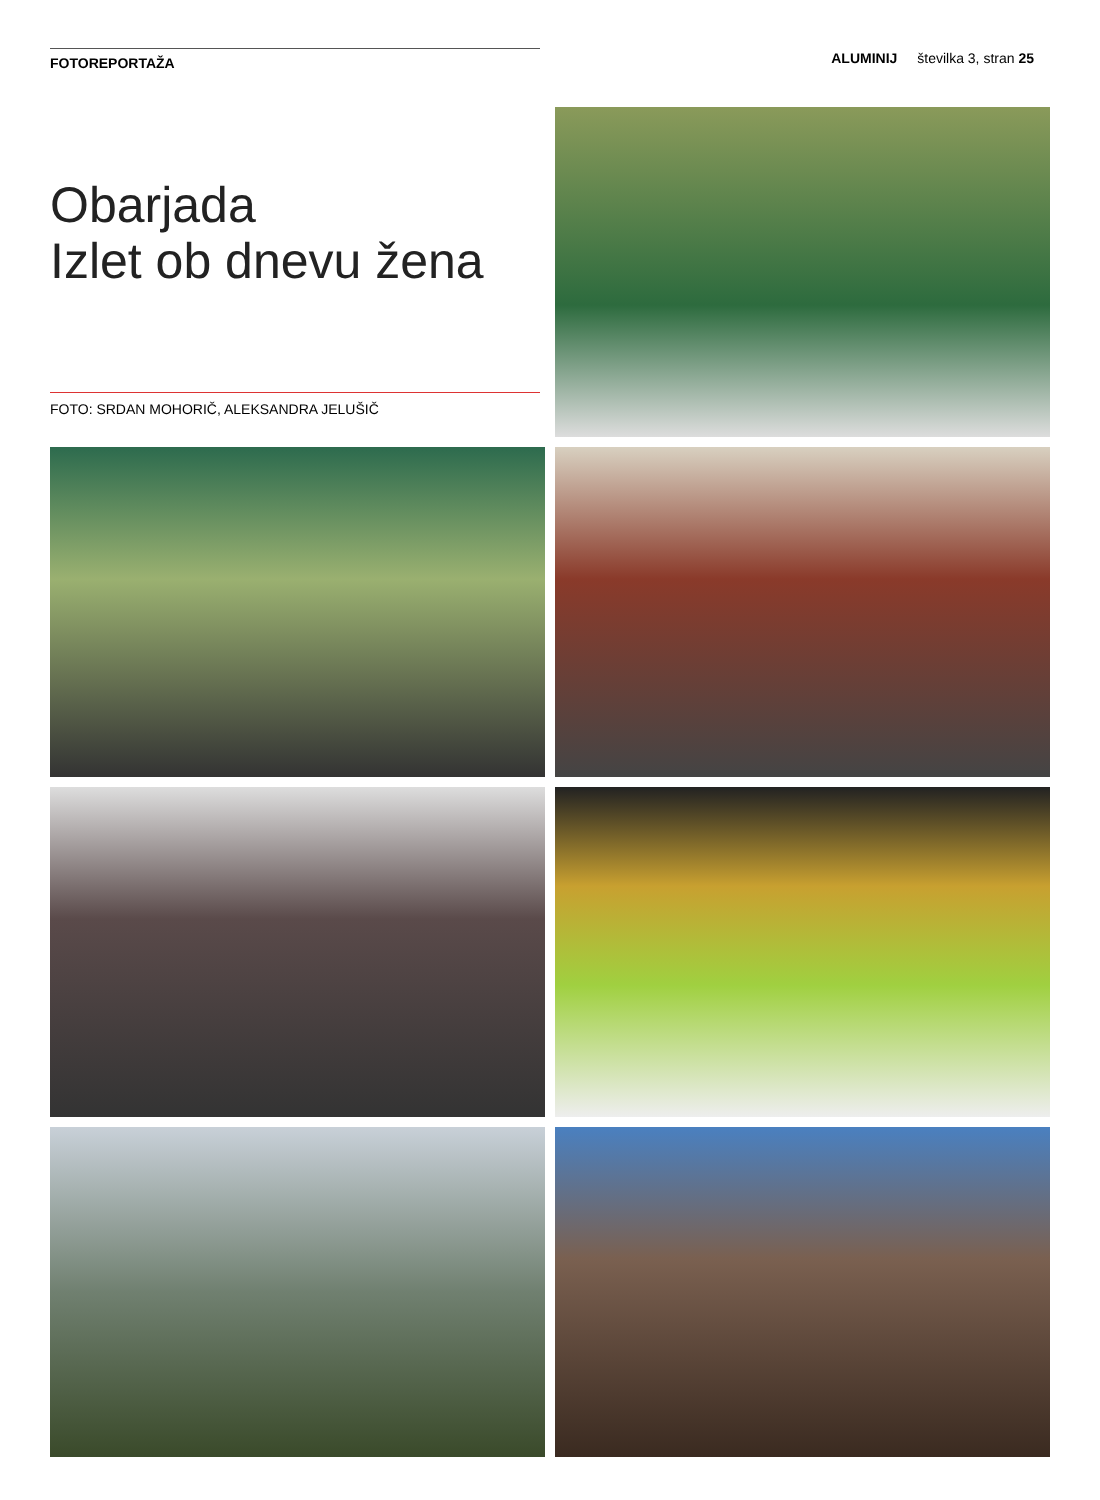FOTOREPORTAŽA
ALUMINIJ številka 3, stran 25
Obarjada
Izlet ob dnevu žena
FOTO: SRDAN MOHORIČ, ALEKSANDRA JELUŠIČ